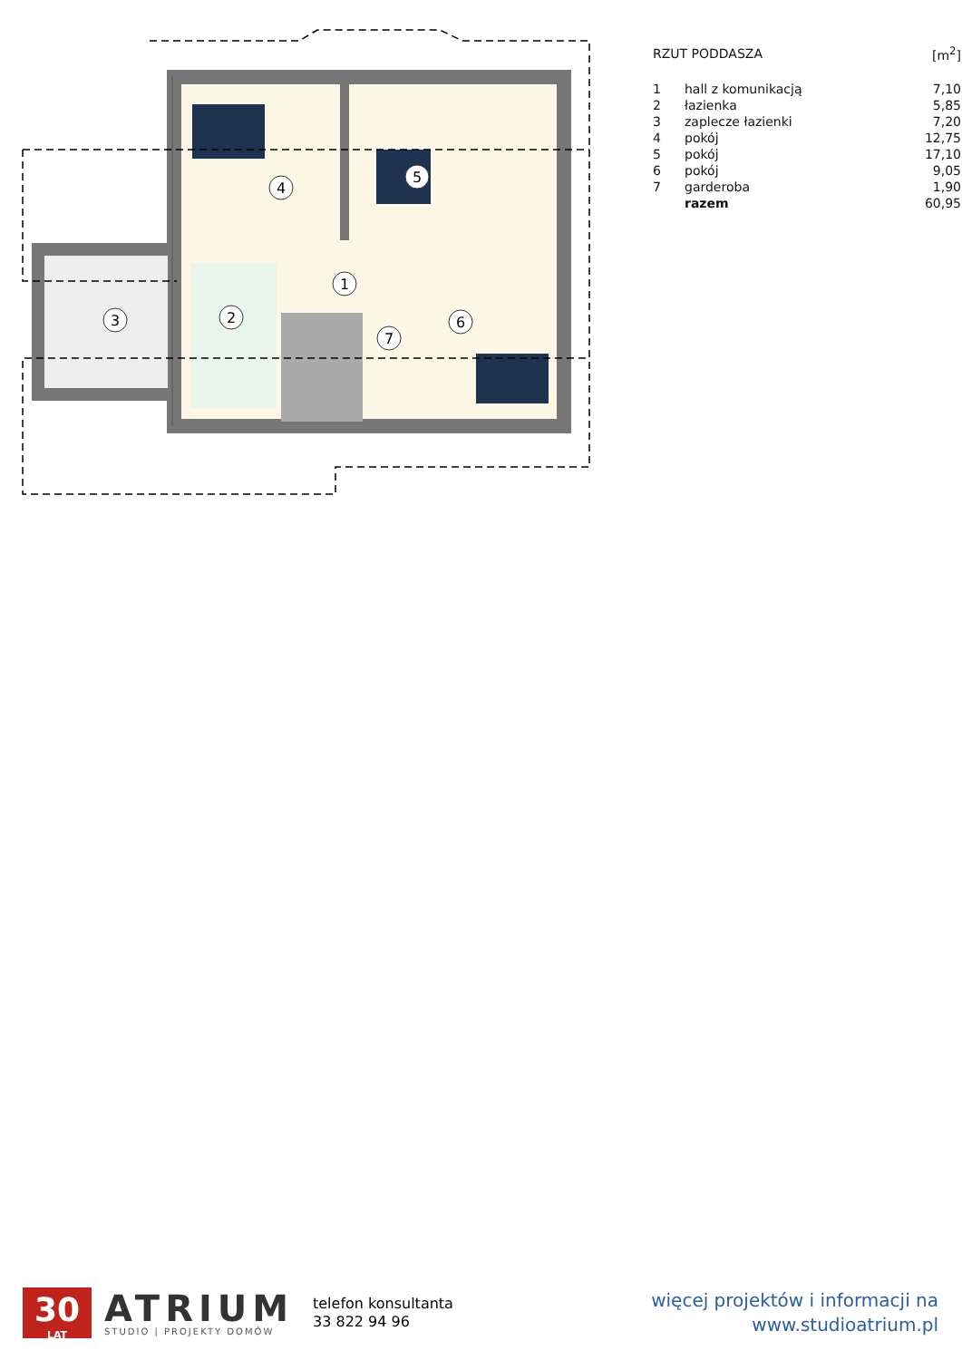1
2
3
4
5
6
7
| RZUT PODDASZA | | [m<sup>2</sup>] |
| 1 | hall z komunikacją | 7,10 |
| 2 | łazienka | 5,85 |
| 3 | zaplecze łazienki | 7,20 |
| 4 | pokój | 12,75 |
| 5 | pokój | 17,10 |
| 6 | pokój | 9,05 |
| 7 | garderoba | 1,90 |
| | razem | 60,95 |
30
LAT
ATRIUM
STUDIO | PROJEKTY DOMÓW
telefon konsultanta
33 822 94 96
więcej projektów i informacji na
www.studioatrium.pl